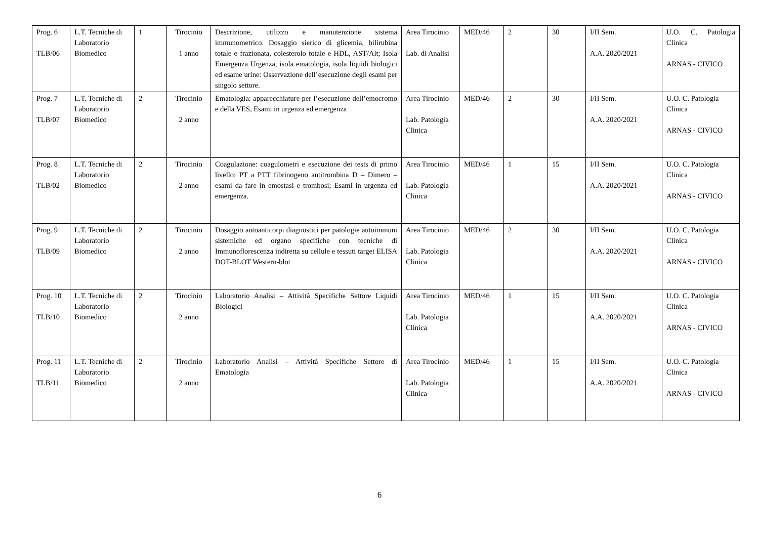| Prog. 6 TLB/06 | L.T. Tecniche di Laboratorio Biomedico | 1 | Tirocinio 1 anno | Descrizione, utilizzo e manutenzione sistema immunometrico. Dosaggio sierico di glicemia, bilirubina totale e frazionata, colesterolo totale e HDL, AST/Alt; Isola Emergenza Urgenza, isola ematologia, isola liquidi biologici ed esame urine: Osservazione dell’esecuzione degli esami per singolo settore. | Area Tirocinio Lab. di Analisi | MED/46 | 2 | 30 | I/II Sem. A.A. 2020/2021 | U.O. C. Patologia Clinica ARNAS - CIVICO |
| Prog. 7 TLB/07 | L.T. Tecniche di Laboratorio Biomedico | 2 | Tirocinio 2 anno | Ematologia: apparecchiature per l’esecuzione dell’emocromo e della VES, Esami in urgenza ed emergenza | Area Tirocinio Lab. Patologia Clinica | MED/46 | 2 | 30 | I/II Sem. A.A. 2020/2021 | U.O. C. Patologia Clinica ARNAS - CIVICO |
| Prog. 8 TLB/02 | L.T. Tecniche di Laboratorio Biomedico | 2 | Tirocinio 2 anno | Coagulazione: coagulometri e esecuzione dei tests di primo livello: PT a PTT fibrinogeno antitrombina D – Dimero – esami da fare in emostasi e trombosi; Esami in urgenza ed emergenza. | Area Tirocinio Lab. Patologia Clinica | MED/46 | 1 | 15 | I/II Sem. A.A. 2020/2021 | U.O. C. Patologia Clinica ARNAS - CIVICO |
| Prog. 9 TLB/09 | L.T. Tecniche di Laboratorio Biomedico | 2 | Tirocinio 2 anno | Dosaggio autoanticorpi diagnostici per patologie autoimmuni sistemiche ed organo specifiche con tecniche di Immunoflorescenza indiretta su cellule e tessuti target ELISA DOT-BLOT Western-blot | Area Tirocinio Lab. Patologia Clinica | MED/46 | 2 | 30 | I/II Sem. A.A. 2020/2021 | U.O. C. Patologia Clinica ARNAS - CIVICO |
| Prog. 10 TLB/10 | L.T. Tecniche di Laboratorio Biomedico | 2 | Tirocinio 2 anno | Laboratorio Analisi – Attività Specifiche Settore Liquidi Biologici | Area Tirocinio Lab. Patologia Clinica | MED/46 | 1 | 15 | I/II Sem. A.A. 2020/2021 | U.O. C. Patologia Clinica ARNAS - CIVICO |
| Prog. 11 TLB/11 | L.T. Tecniche di Laboratorio Biomedico | 2 | Tirocinio 2 anno | Laboratorio Analisi – Attività Specifiche Settore di Ematologia | Area Tirocinio Lab. Patologia Clinica | MED/46 | 1 | 15 | I/II Sem. A.A. 2020/2021 | U.O. C. Patologia Clinica ARNAS - CIVICO |
6